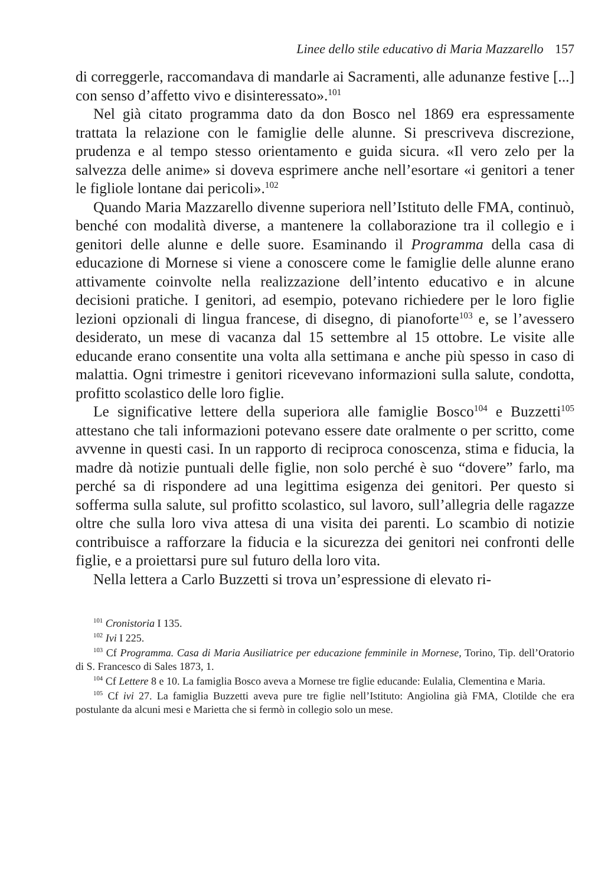Linee dello stile educativo di Maria Mazzarello 157
di correggerle, raccomandava di mandarle ai Sacramenti, alle adunanze festive [...] con senso d’affetto vivo e disinteressato».<sup>101</sup>
Nel già citato programma dato da don Bosco nel 1869 era espressamente trattata la relazione con le famiglie delle alunne. Si prescriveva discrezione, prudenza e al tempo stesso orientamento e guida sicura. «Il vero zelo per la salvezza delle anime» si doveva esprimere anche nell’esortare «i genitori a tener le figliole lontane dai pericoli».<sup>102</sup>
Quando Maria Mazzarello divenne superiora nell’Istituto delle FMA, continuò, benché con modalità diverse, a mantenere la collaborazione tra il collegio e i genitori delle alunne e delle suore. Esaminando il Programma della casa di educazione di Mornese si viene a conoscere come le famiglie delle alunne erano attivamente coinvolte nella realizzazione dell’intento educativo e in alcune decisioni pratiche. I genitori, ad esempio, potevano richiedere per le loro figlie lezioni opzionali di lingua francese, di disegno, di pianoforte<sup>103</sup> e, se l’avessero desiderato, un mese di vacanza dal 15 settembre al 15 ottobre. Le visite alle educande erano consentite una volta alla settimana e anche più spesso in caso di malattia. Ogni trimestre i genitori ricevevano informazioni sulla salute, condotta, profitto scolastico delle loro figlie.
Le significative lettere della superiora alle famiglie Bosco<sup>104</sup> e Buzzetti<sup>105</sup> attestano che tali informazioni potevano essere date oralmente o per scritto, come avvenne in questi casi. In un rapporto di reciproca conoscenza, stima e fiducia, la madre dà notizie puntuali delle figlie, non solo perché è suo “dovere” farlo, ma perché sa di rispondere ad una legittima esigenza dei genitori. Per questo si sofferma sulla salute, sul profitto scolastico, sul lavoro, sull’allegria delle ragazze oltre che sulla loro viva attesa di una visita dei parenti. Lo scambio di notizie contribuisce a rafforzare la fiducia e la sicurezza dei genitori nei confronti delle figlie, e a proiettarsi pure sul futuro della loro vita.
Nella lettera a Carlo Buzzetti si trova un’espressione di elevato ri-
<sup>101</sup> Cronistoria I 135.
<sup>102</sup> Ivi I 225.
<sup>103</sup> Cf Programma. Casa di Maria Ausiliatrice per educazione femminile in Mornese, Torino, Tip. dell’Oratorio di S. Francesco di Sales 1873, 1.
<sup>104</sup> Cf Lettere 8 e 10. La famiglia Bosco aveva a Mornese tre figlie educande: Eulalia, Clementina e Maria.
<sup>105</sup> Cf ivi 27. La famiglia Buzzetti aveva pure tre figlie nell’Istituto: Angiolina già FMA, Clotilde che era postulante da alcuni mesi e Marietta che si fermò in collegio solo un mese.